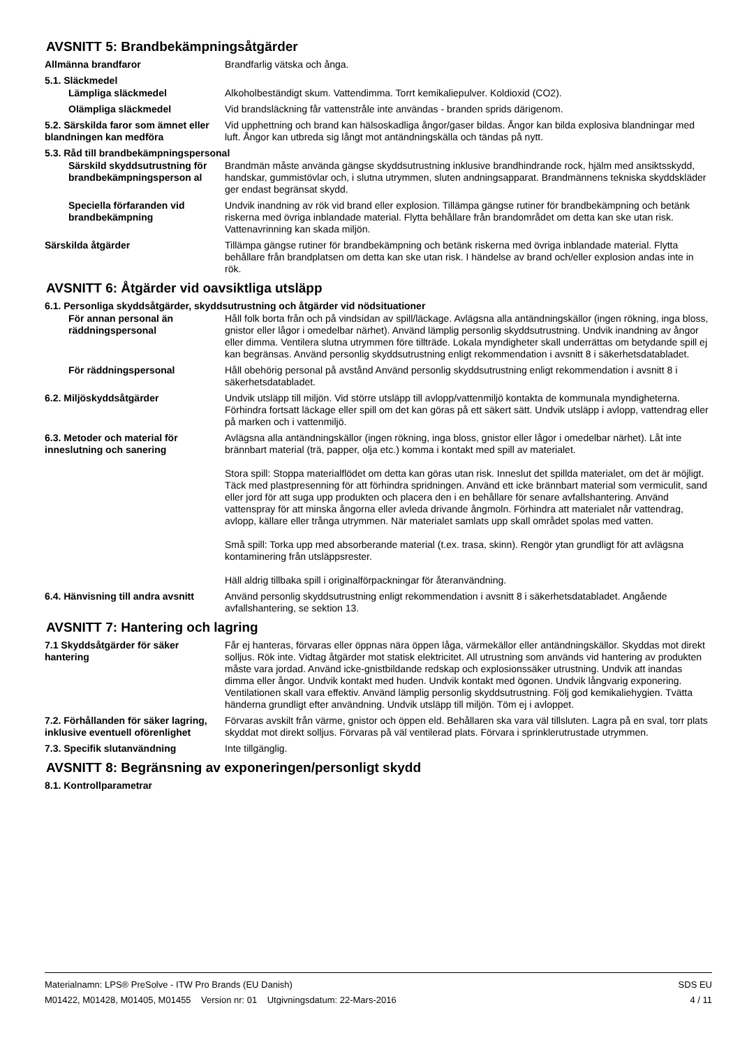AVSNITT 5: Brandbekämpningsåtgärder
Allmänna brandfaror Brandfarlig vätska och ånga.
5.1. Släckmedel
Lämpliga släckmedel Alkoholbeständigt skum. Vattendimma. Torrt kemikaliepulver. Koldioxid (CO2).
Olämpliga släckmedel Vid brandsläckning får vattenstråle inte användas - branden sprids därigenom.
5.2. Särskilda faror som ämnet eller blandningen kan medföra
Vid upphettning och brand kan hälsoskadliga ångor/gaser bildas. Ångor kan bilda explosiva blandningar med luft. Ångor kan utbreda sig långt mot antändningskälla och tändas på nytt.
5.3. Råd till brandbekämpningspersonal
Särskild skyddsutrustning för brandbekämpningsperson al
Brandmän måste använda gängse skyddsutrustning inklusive brandhindrande rock, hjälm med ansiktsskydd, handskar, gummistövlar och, i slutna utrymmen, sluten andningsapparat. Brandmännens tekniska skyddskläder ger endast begränsat skydd.
Speciella förfaranden vid brandbekämpning
Undvik inandning av rök vid brand eller explosion. Tillämpa gängse rutiner för brandbekämpning och betänk riskerna med övriga inblandade material. Flytta behållare från brandområdet om detta kan ske utan risk. Vattenavrinning kan skada miljön.
Särskilda åtgärder Tillämpa gängse rutiner för brandbekämpning och betänk riskerna med övriga inblandade material. Flytta behållare från brandplatsen om detta kan ske utan risk. I händelse av brand och/eller explosion andas inte in rök.
AVSNITT 6: Åtgärder vid oavsiktliga utsläpp
6.1. Personliga skyddsåtgärder, skyddsutrustning och åtgärder vid nödsituationer
För annan personal än räddningspersonal
Håll folk borta från och på vindsidan av spill/läckage. Avlägsna alla antändningskällor (ingen rökning, inga bloss, gnistor eller lågor i omedelbar närhet). Använd lämplig personlig skyddsutrustning. Undvik inandning av ångor eller dimma. Ventilera slutna utrymmen före tillträde. Lokala myndigheter skall underrättas om betydande spill ej kan begränsas. Använd personlig skyddsutrustning enligt rekommendation i avsnitt 8 i säkerhetsdatabladet.
För räddningspersonal Håll obehörig personal på avstånd Använd personlig skyddsutrustning enligt rekommendation i avsnitt 8 i säkerhetsdatabladet.
6.2. Miljöskyddsåtgärder Undvik utsläpp till miljön. Vid större utsläpp till avlopp/vattenmiljö kontakta de kommunala myndigheterna. Förhindra fortsatt läckage eller spill om det kan göras på ett säkert sätt. Undvik utsläpp i avlopp, vattendrag eller på marken och i vattenmiljö.
6.3. Metoder och material för inneslutning och sanering
Avlägsna alla antändningskällor (ingen rökning, inga bloss, gnistor eller lågor i omedelbar närhet). Låt inte brännbart material (trä, papper, olja etc.) komma i kontakt med spill av materialet.
Stora spill: Stoppa materialflödet om detta kan göras utan risk. Inneslut det spillda materialet, om det är möjligt. Täck med plastpresenning för att förhindra spridningen. Använd ett icke brännbart material som vermiculit, sand eller jord för att suga upp produkten och placera den i en behållare för senare avfallshantering. Använd vattenspray för att minska ångorna eller avleda drivande ångmoln. Förhindra att materialet når vattendrag, avlopp, källare eller trånga utrymmen. När materialet samlats upp skall området spolas med vatten.
Små spill: Torka upp med absorberande material (t.ex. trasa, skinn). Rengör ytan grundligt för att avlägsna kontaminering från utsläppsrester.
Häll aldrig tillbaka spill i originalförpackningar för återanvändning.
6.4. Hänvisning till andra avsnitt
Använd personlig skyddsutrustning enligt rekommendation i avsnitt 8 i säkerhetsdatabladet. Angående avfallshantering, se sektion 13.
AVSNITT 7: Hantering och lagring
7.1 Skyddsåtgärder för säker hantering
Får ej hanteras, förvaras eller öppnas nära öppen låga, värmekällor eller antändningskällor. Skyddas mot direkt solljus. Rök inte. Vidtag åtgärder mot statisk elektricitet. All utrustning som används vid hantering av produkten måste vara jordad. Använd icke-gnistbildande redskap och explosionssäker utrustning. Undvik att inandas dimma eller ångor. Undvik kontakt med huden. Undvik kontakt med ögonen. Undvik långvarig exponering. Ventilationen skall vara effektiv. Använd lämplig personlig skyddsutrustning. Följ god kemikaliehygien. Tvätta händerna grundligt efter användning. Undvik utsläpp till miljön. Töm ej i avloppet.
7.2. Förhållanden för säker lagring, inklusive eventuell oförenlighet
Förvaras avskilt från värme, gnistor och öppen eld. Behållaren ska vara väl tillsluten. Lagra på en sval, torr plats skyddat mot direkt solljus. Förvaras på väl ventilerad plats. Förvara i sprinklerutrustade utrymmen.
7.3. Specifik slutanvändning Inte tillgänglig.
AVSNITT 8: Begränsning av exponeringen/personligt skydd
8.1. Kontrollparametrar
Materialnamn: LPS® PreSolve - ITW Pro Brands (EU Danish)
M01422, M01428, M01405, M01455 Version nr: 01 Utgivningsdatum: 22-Mars-2016
SDS EU
4 / 11